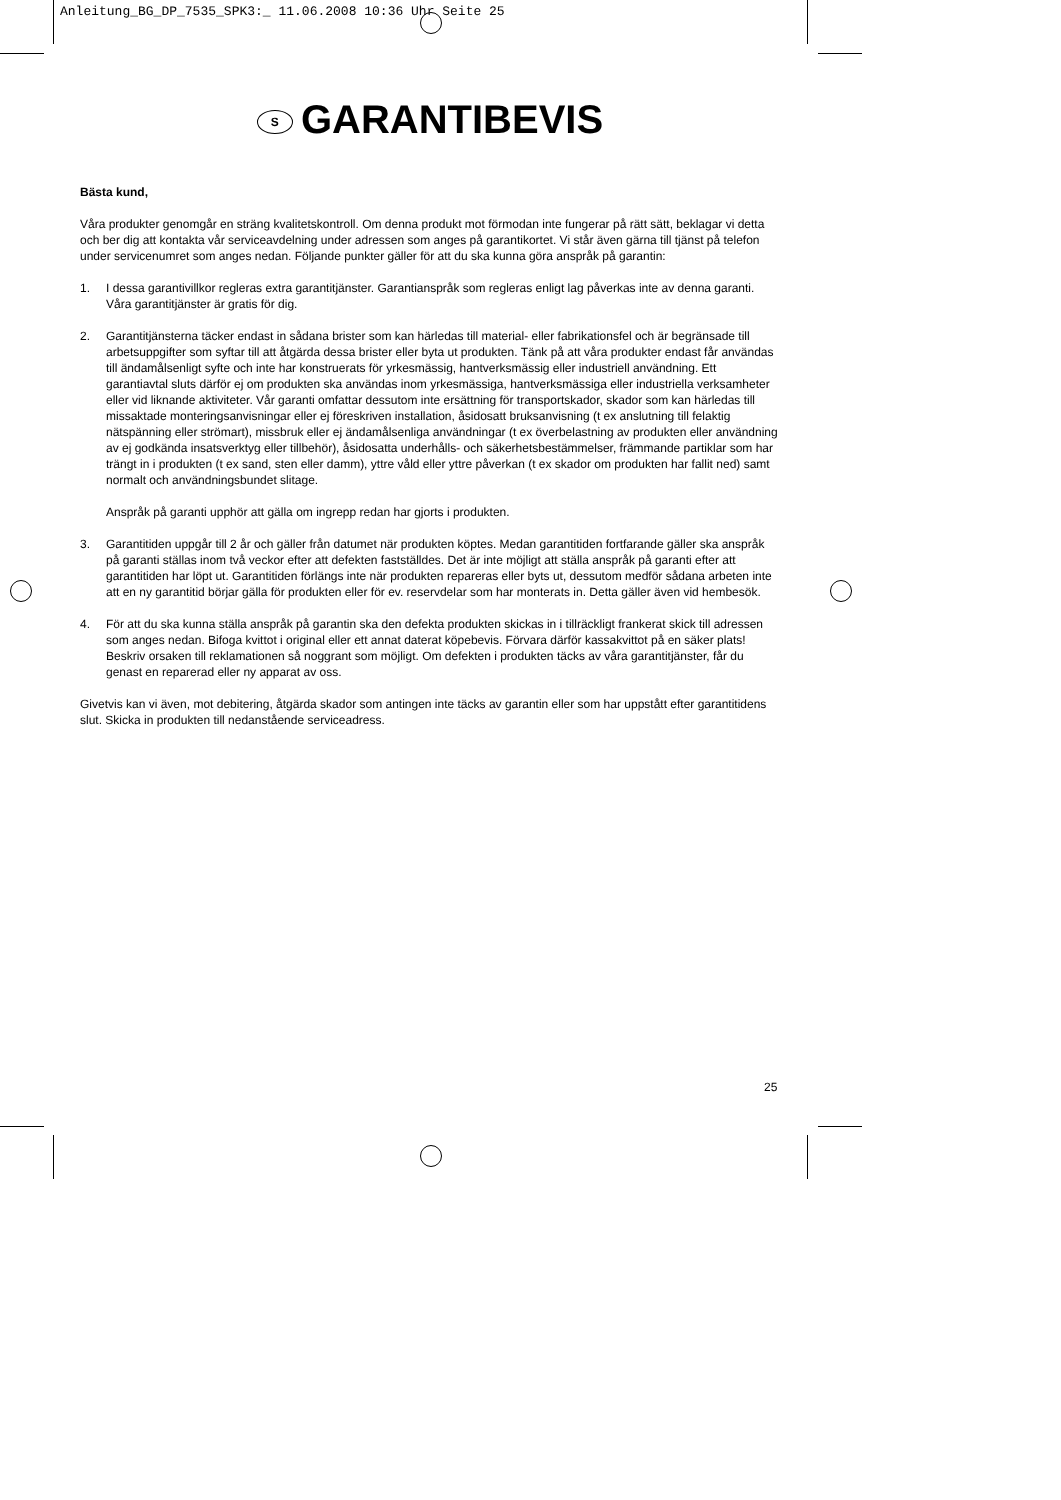Anleitung_BG_DP_7535_SPK3:_ 11.06.2008 10:36 Uhr Seite 25
S GARANTIBEVIS
Bästa kund,
Våra produkter genomgår en sträng kvalitetskontroll. Om denna produkt mot förmodan inte fungerar på rätt sätt, beklagar vi detta och ber dig att kontakta vår serviceavdelning under adressen som anges på garantikortet. Vi står även gärna till tjänst på telefon under servicenumret som anges nedan. Följande punkter gäller för att du ska kunna göra anspråk på garantin:
1. I dessa garantivillkor regleras extra garantitjänster. Garantianspråk som regleras enligt lag påverkas inte av denna garanti. Våra garantitjänster är gratis för dig.
2. Garantitjänsterna täcker endast in sådana brister som kan härledas till material- eller fabrikationsfel och är begränsade till arbetsuppgifter som syftar till att åtgärda dessa brister eller byta ut produkten. Tänk på att våra produkter endast får användas till ändamålsenligt syfte och inte har konstruerats för yrkesmässig, hantverksmässig eller industriell användning. Ett garantiavtal sluts därför ej om produkten ska användas inom yrkesmässiga, hantverksmässiga eller industriella verksamheter eller vid liknande aktiviteter. Vår garanti omfattar dessutom inte ersättning för transportskador, skador som kan härledas till missaktade monteringsanvisningar eller ej föreskriven installation, åsidosatt bruksanvisning (t ex anslutning till felaktig nätspänning eller strömart), missbruk eller ej ändamålsenliga användningar (t ex överbelastning av produkten eller användning av ej godkända insatsverktyg eller tillbehör), åsidosatta underhålls- och säkerhetsbestämmelser, främmande partiklar som har trängt in i produkten (t ex sand, sten eller damm), yttre våld eller yttre påverkan (t ex skador om produkten har fallit ned) samt normalt och användningsbundet slitage.
Anspråk på garanti upphör att gälla om ingrepp redan har gjorts i produkten.
3. Garantitiden uppgår till 2 år och gäller från datumet när produkten köptes. Medan garantitiden fortfarande gäller ska anspråk på garanti ställas inom två veckor efter att defekten fastställdes. Det är inte möjligt att ställa anspråk på garanti efter att garantitiden har löpt ut. Garantitiden förlängs inte när produkten repareras eller byts ut, dessutom medför sådana arbeten inte att en ny garantitid börjar gälla för produkten eller för ev. reservdelar som har monterats in. Detta gäller även vid hembesök.
4. För att du ska kunna ställa anspråk på garantin ska den defekta produkten skickas in i tillräckligt frankerat skick till adressen som anges nedan. Bifoga kvittot i original eller ett annat daterat köpebevis. Förvara därför kassakvittot på en säker plats! Beskriv orsaken till reklamationen så noggrant som möjligt. Om defekten i produkten täcks av våra garantitjänster, får du genast en reparerad eller ny apparat av oss.
Givetvis kan vi även, mot debitering, åtgärda skador som antingen inte täcks av garantin eller som har uppstått efter garantitidens slut. Skicka in produkten till nedanstående serviceadress.
25